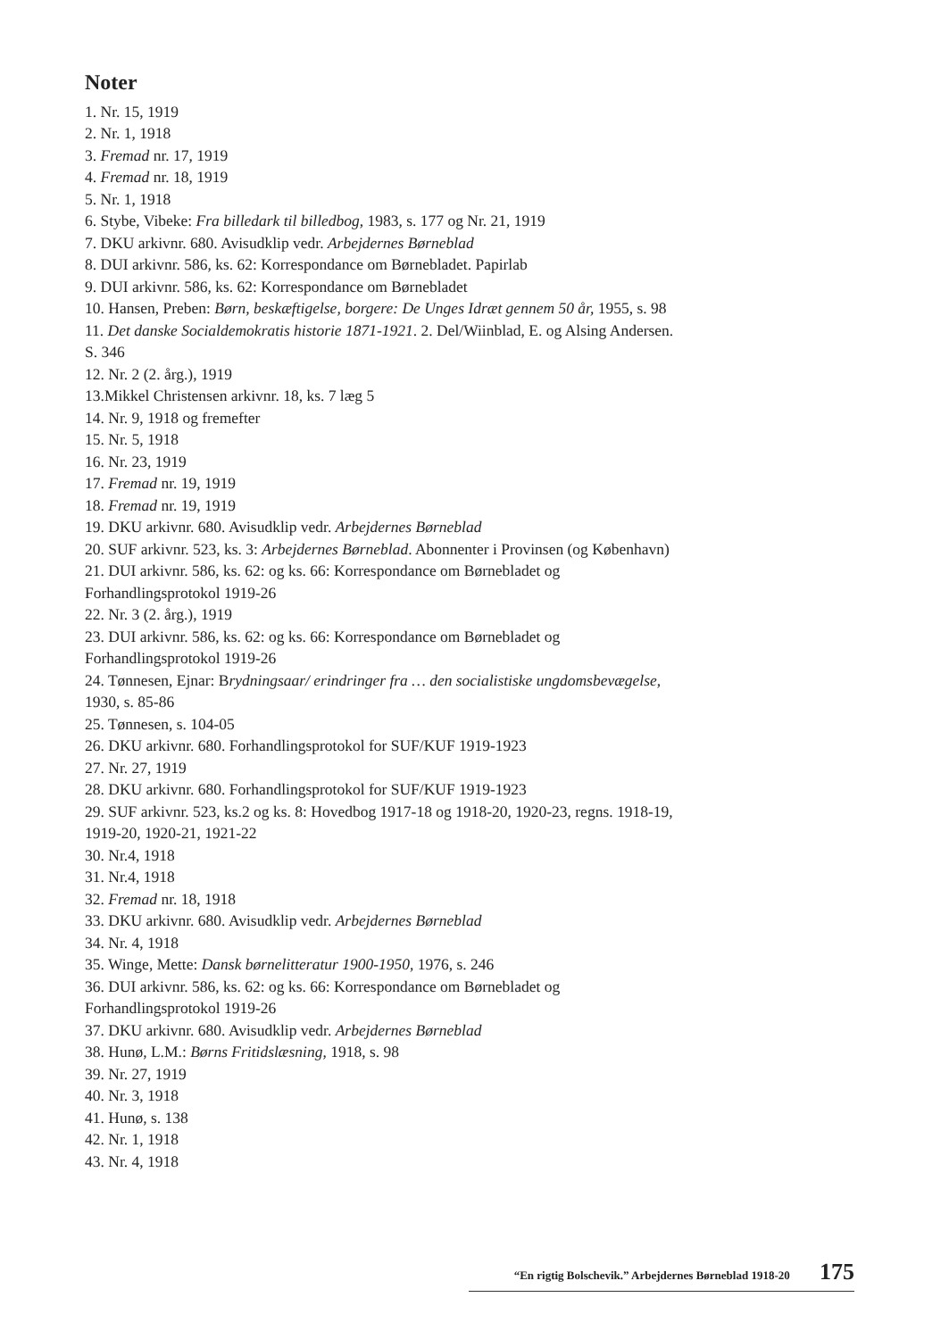Noter
1. Nr. 15, 1919
2. Nr. 1, 1918
3. Fremad nr. 17, 1919
4. Fremad nr. 18, 1919
5. Nr. 1, 1918
6. Stybe, Vibeke: Fra billedark til billedbog, 1983, s. 177 og Nr. 21, 1919
7. DKU arkivnr. 680. Avisudklip vedr. Arbejdernes Børneblad
8. DUI arkivnr. 586, ks. 62: Korrespondance om Børnebladet. Papirlab
9. DUI arkivnr. 586, ks. 62: Korrespondance om Børnebladet
10. Hansen, Preben: Børn, beskæftigelse, borgere: De Unges Idræt gennem 50 år, 1955, s. 98
11. Det danske Socialdemokratis historie 1871-1921. 2. Del/Wiinblad, E. og Alsing Andersen. S. 346
12. Nr. 2 (2. årg.), 1919
13.Mikkel Christensen arkivnr. 18, ks. 7 læg 5
14. Nr. 9, 1918 og fremefter
15. Nr. 5, 1918
16. Nr. 23, 1919
17. Fremad nr. 19, 1919
18. Fremad nr. 19, 1919
19. DKU arkivnr. 680. Avisudklip vedr. Arbejdernes Børneblad
20. SUF arkivnr. 523, ks. 3: Arbejdernes Børneblad. Abonnenter i Provinsen (og København)
21. DUI arkivnr. 586, ks. 62: og ks. 66: Korrespondance om Børnebladet og Forhandlingsprotokol 1919-26
22. Nr. 3 (2. årg.), 1919
23. DUI arkivnr. 586, ks. 62: og ks. 66: Korrespondance om Børnebladet og Forhandlingsprotokol 1919-26
24. Tønnesen, Ejnar: Brydningsaar/ erindringer fra … den socialistiske ungdomsbevægelse, 1930, s. 85-86
25. Tønnesen, s. 104-05
26. DKU arkivnr. 680. Forhandlingsprotokol for SUF/KUF 1919-1923
27. Nr. 27, 1919
28. DKU arkivnr. 680. Forhandlingsprotokol for SUF/KUF 1919-1923
29. SUF arkivnr. 523, ks.2 og ks. 8: Hovedbog 1917-18 og 1918-20, 1920-23, regns. 1918-19, 1919-20, 1920-21, 1921-22
30. Nr.4, 1918
31. Nr.4, 1918
32. Fremad nr. 18, 1918
33. DKU arkivnr. 680. Avisudklip vedr. Arbejdernes Børneblad
34. Nr. 4, 1918
35. Winge, Mette: Dansk børnelitteratur 1900-1950, 1976, s. 246
36. DUI arkivnr. 586, ks. 62: og ks. 66: Korrespondance om Børnebladet og Forhandlingsprotokol 1919-26
37. DKU arkivnr. 680. Avisudklip vedr. Arbejdernes Børneblad
38. Hunø, L.M.: Børns Fritidslæsning, 1918, s. 98
39. Nr. 27, 1919
40. Nr. 3, 1918
41. Hunø, s. 138
42. Nr. 1, 1918
43. Nr. 4, 1918
“En rigtig Bolschevik.” Arbejdernes Børneblad 1918-20 175